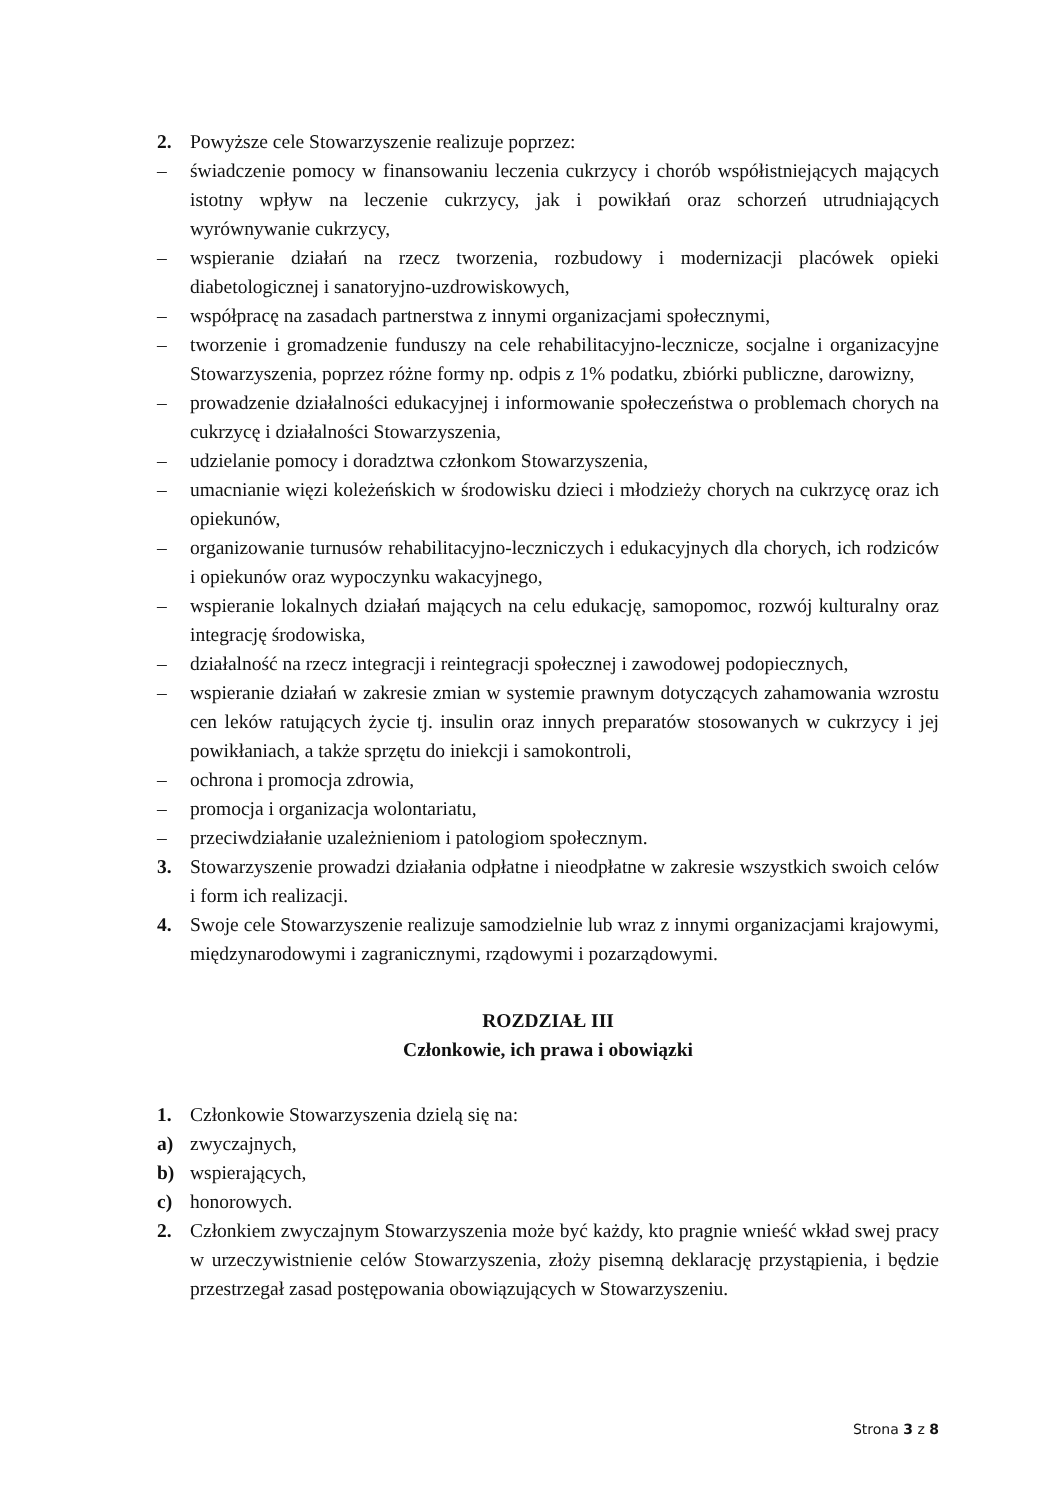2. Powyższe cele Stowarzyszenie realizuje poprzez:
– świadczenie pomocy w finansowaniu leczenia cukrzycy i chorób współistniejących mających istotny wpływ na leczenie cukrzycy, jak i powikłań oraz schorzeń utrudniających wyrównywanie cukrzycy,
– wspieranie działań na rzecz tworzenia, rozbudowy i modernizacji placówek opieki diabetologicznej i sanatoryjno-uzdrowiskowych,
– współpracę na zasadach partnerstwa z innymi organizacjami społecznymi,
– tworzenie i gromadzenie funduszy na cele rehabilitacyjno-lecznicze, socjalne i organizacyjne Stowarzyszenia, poprzez różne formy np. odpis z 1% podatku, zbiórki publiczne, darowizny,
– prowadzenie działalności edukacyjnej i informowanie społeczeństwa o problemach chorych na cukrzycę i działalności Stowarzyszenia,
– udzielanie pomocy i doradztwa członkom Stowarzyszenia,
– umacnianie więzi koleżeńskich w środowisku dzieci i młodzieży chorych na cukrzycę oraz ich opiekunów,
– organizowanie turnusów rehabilitacyjno-leczniczych i edukacyjnych dla chorych, ich rodziców i opiekunów oraz wypoczynku wakacyjnego,
– wspieranie lokalnych działań mających na celu edukację, samopomoc, rozwój kulturalny oraz integrację środowiska,
– działalność na rzecz integracji i reintegracji społecznej i zawodowej podopiecznych,
– wspieranie działań w zakresie zmian w systemie prawnym dotyczących zahamowania wzrostu cen leków ratujących życie tj. insulin oraz innych preparatów stosowanych w cukrzycy i jej powikłaniach, a także sprzętu do iniekcji i samokontroli,
– ochrona i promocja zdrowia,
– promocja i organizacja wolontariatu,
– przeciwdziałanie uzależnieniom i patologiom społecznym.
3. Stowarzyszenie prowadzi działania odpłatne i nieodpłatne w zakresie wszystkich swoich celów i form ich realizacji.
4. Swoje cele Stowarzyszenie realizuje samodzielnie lub wraz z innymi organizacjami krajowymi, międzynarodowymi i zagranicznymi, rządowymi i pozarządowymi.
ROZDZIAŁ III
Członkowie, ich prawa i obowiązki
1. Członkowie Stowarzyszenia dzielą się na:
a) zwyczajnych,
b) wspierających,
c) honorowych.
2. Członkiem zwyczajnym Stowarzyszenia może być każdy, kto pragnie wnieść wkład swej pracy w urzeczywistnienie celów Stowarzyszenia, złoży pisemną deklarację przystąpienia, i będzie przestrzegał zasad postępowania obowiązujących w Stowarzyszeniu.
Strona 3 z 8